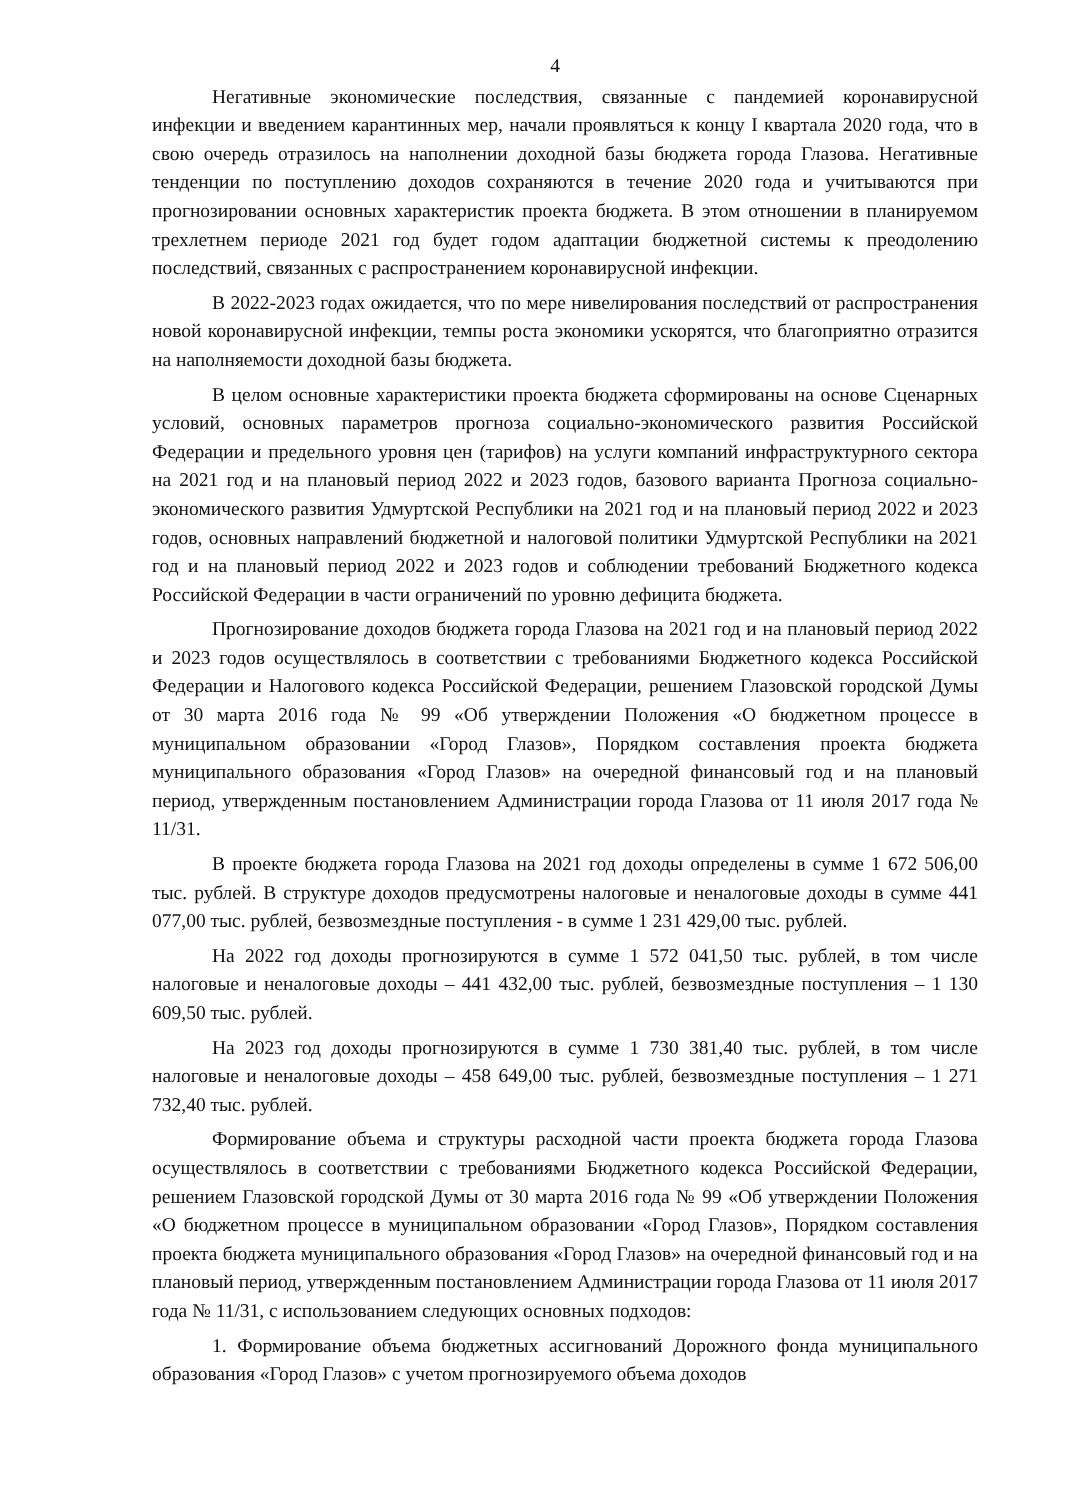4
Негативные экономические последствия, связанные с пандемией коронавирусной инфекции и введением карантинных мер, начали проявляться к концу I квартала 2020 года, что в свою очередь отразилось на наполнении доходной базы бюджета города Глазова. Негативные тенденции по поступлению доходов сохраняются в течение 2020 года и учитываются при прогнозировании основных характеристик проекта бюджета. В этом отношении в планируемом трехлетнем периоде 2021 год будет годом адаптации бюджетной системы к преодолению последствий, связанных с распространением коронавирусной инфекции.
В 2022-2023 годах ожидается, что по мере нивелирования последствий от распространения новой коронавирусной инфекции, темпы роста экономики ускорятся, что благоприятно отразится на наполняемости доходной базы бюджета.
В целом основные характеристики проекта бюджета сформированы на основе Сценарных условий, основных параметров прогноза социально-экономического развития Российской Федерации и предельного уровня цен (тарифов) на услуги компаний инфраструктурного сектора на 2021 год и на плановый период 2022 и 2023 годов, базового варианта Прогноза социально-экономического развития Удмуртской Республики на 2021 год и на плановый период 2022 и 2023 годов, основных направлений бюджетной и налоговой политики Удмуртской Республики на 2021 год и на плановый период 2022 и 2023 годов и соблюдении требований Бюджетного кодекса Российской Федерации в части ограничений по уровню дефицита бюджета.
Прогнозирование доходов бюджета города Глазова на 2021 год и на плановый период 2022 и 2023 годов осуществлялось в соответствии с требованиями Бюджетного кодекса Российской Федерации и Налогового кодекса Российской Федерации, решением Глазовской городской Думы от 30 марта 2016 года № 99 «Об утверждении Положения «О бюджетном процессе в муниципальном образовании «Город Глазов», Порядком составления проекта бюджета муниципального образования «Город Глазов» на очередной финансовый год и на плановый период, утвержденным постановлением Администрации города Глазова от 11 июля 2017 года № 11/31.
В проекте бюджета города Глазова на 2021 год доходы определены в сумме 1 672 506,00 тыс. рублей. В структуре доходов предусмотрены налоговые и неналоговые доходы в сумме 441 077,00 тыс. рублей, безвозмездные поступления - в сумме 1 231 429,00 тыс. рублей.
На 2022 год доходы прогнозируются в сумме 1 572 041,50 тыс. рублей, в том числе налоговые и неналоговые доходы – 441 432,00 тыс. рублей, безвозмездные поступления – 1 130 609,50 тыс. рублей.
На 2023 год доходы прогнозируются в сумме 1 730 381,40 тыс. рублей, в том числе налоговые и неналоговые доходы – 458 649,00 тыс. рублей, безвозмездные поступления – 1 271 732,40 тыс. рублей.
Формирование объема и структуры расходной части проекта бюджета города Глазова осуществлялось в соответствии с требованиями Бюджетного кодекса Российской Федерации, решением Глазовской городской Думы от 30 марта 2016 года № 99 «Об утверждении Положения «О бюджетном процессе в муниципальном образовании «Город Глазов», Порядком составления проекта бюджета муниципального образования «Город Глазов» на очередной финансовый год и на плановый период, утвержденным постановлением Администрации города Глазова от 11 июля 2017 года № 11/31, с использованием следующих основных подходов:
1. Формирование объема бюджетных ассигнований Дорожного фонда муниципального образования «Город Глазов» с учетом прогнозируемого объема доходов